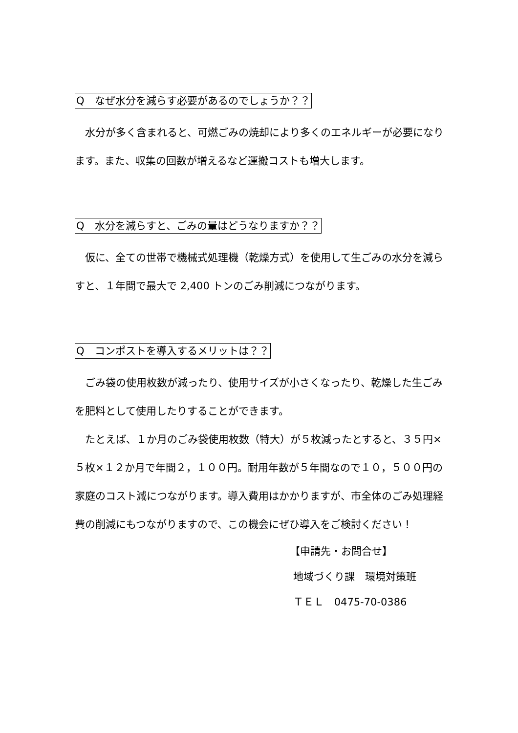Q　なぜ水分を減らす必要があるのでしょうか？？
　水分が多く含まれると、可燃ごみの焼却により多くのエネルギーが必要になります。また、収集の回数が増えるなど運搬コストも増大します。
Q　水分を減らすと、ごみの量はどうなりますか？？
　仮に、全ての世帯で機械式処理機（乾燥方式）を使用して生ごみの水分を減らすと、１年間で最大で 2,400 トンのごみ削減につながります。
Q　コンポストを導入するメリットは？？
　ごみ袋の使用枚数が減ったり、使用サイズが小さくなったり、乾燥した生ごみを肥料として使用したりすることができます。
　たとえば、１か月のごみ袋使用枚数（特大）が５枚減ったとすると、３５円×５枚×１２か月で年間２，１００円。耐用年数が５年間なので１０，５００円の家庭のコスト減につながります。導入費用はかかりますが、市全体のごみ処理経費の削減にもつながりますので、この機会にぜひ導入をご検討ください！
【申請先・お問合せ】
地域づくり課　環境対策班
ＴＥＬ　0475-70-0386